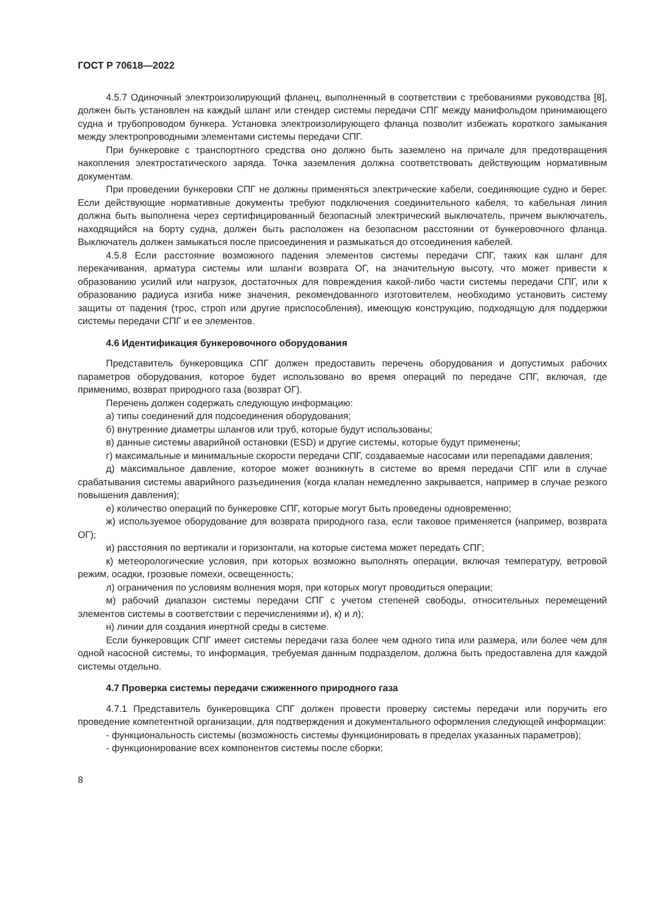ГОСТ Р 70618—2022
4.5.7 Одиночный электроизолирующий фланец, выполненный в соответствии с требованиями руководства [8], должен быть установлен на каждый шланг или стендер системы передачи СПГ между манифольдом принимающего судна и трубопроводом бункера. Установка электроизолирующего фланца позволит избежать короткого замыкания между электропроводными элементами системы передачи СПГ.
При бункеровке с транспортного средства оно должно быть заземлено на причале для предотвращения накопления электростатического заряда. Точка заземления должна соответствовать действующим нормативным документам.
При проведении бункеровки СПГ не должны применяться электрические кабели, соединяющие судно и берег. Если действующие нормативные документы требуют подключения соединительного кабеля, то кабельная линия должна быть выполнена через сертифицированный безопасный электрический выключатель, причем выключатель, находящийся на борту судна, должен быть расположен на безопасном расстоянии от бункеровочного фланца. Выключатель должен замыкаться после присоединения и размыкаться до отсоединения кабелей.
4.5.8 Если расстояние возможного падения элементов системы передачи СПГ, таких как шланг для перекачивания, арматура системы или шланги возврата ОГ, на значительную высоту, что может привести к образованию усилий или нагрузок, достаточных для повреждения какой-либо части системы передачи СПГ, или к образованию радиуса изгиба ниже значения, рекомендованного изготовителем, необходимо установить систему защиты от падения (трос, строп или другие приспособления), имеющую конструкцию, подходящую для поддержки системы передачи СПГ и ее элементов.
4.6 Идентификация бункеровочного оборудования
Представитель бункеровщика СПГ должен предоставить перечень оборудования и допустимых рабочих параметров оборудования, которое будет использовано во время операций по передаче СПГ, включая, где применимо, возврат природного газа (возврат ОГ).
Перечень должен содержать следующую информацию:
а) типы соединений для подсоединения оборудования;
б) внутренние диаметры шлангов или труб, которые будут использованы;
в) данные системы аварийной остановки (ESD) и другие системы, которые будут применены;
г) максимальные и минимальные скорости передачи СПГ, создаваемые насосами или перепадами давления;
д) максимальное давление, которое может возникнуть в системе во время передачи СПГ или в случае срабатывания системы аварийного разъединения (когда клапан немедленно закрывается, например в случае резкого повышения давления);
е) количество операций по бункеровке СПГ, которые могут быть проведены одновременно;
ж) используемое оборудование для возврата природного газа, если таковое применяется (например, возврата ОГ);
и) расстояния по вертикали и горизонтали, на которые система может передать СПГ;
к) метеорологические условия, при которых возможно выполнять операции, включая температуру, ветровой режим, осадки, грозовые помехи, освещенность;
л) ограничения по условиям волнения моря, при которых могут проводиться операции;
м) рабочий диапазон системы передачи СПГ с учетом степеней свободы, относительных перемещений элементов системы в соответствии с перечислениями и), к) и л);
н) линии для создания инертной среды в системе.
Если бункеровщик СПГ имеет системы передачи газа более чем одного типа или размера, или более чем для одной насосной системы, то информация, требуемая данным подразделом, должна быть предоставлена для каждой системы отдельно.
4.7 Проверка системы передачи сжиженного природного газа
4.7.1 Представитель бункеровщика СПГ должен провести проверку системы передачи или поручить его проведение компетентной организации, для подтверждения и документального оформления следующей информации:
- функциональность системы (возможность системы функционировать в пределах указанных параметров);
- функционирование всех компонентов системы после сборки;
8